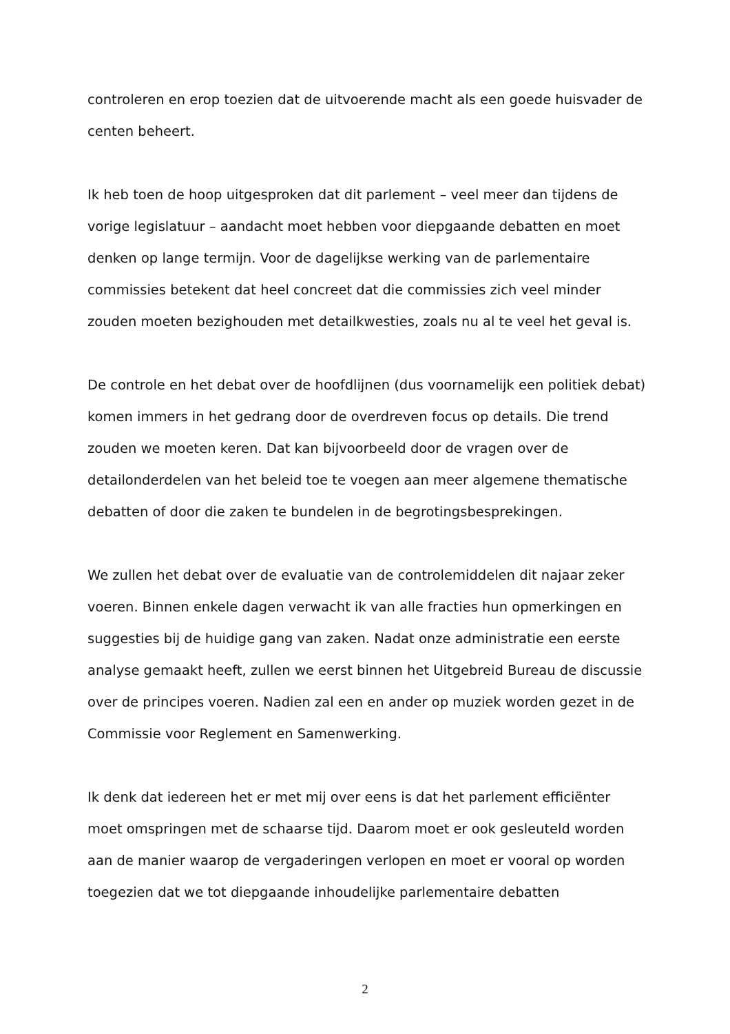controleren en erop toezien dat de uitvoerende macht als een goede huisvader de centen beheert.
Ik heb toen de hoop uitgesproken dat dit parlement – veel meer dan tijdens de vorige legislatuur – aandacht moet hebben voor diepgaande debatten en moet denken op lange termijn. Voor de dagelijkse werking van de parlementaire commissies betekent dat heel concreet dat die commissies zich veel minder zouden moeten bezighouden met detailkwesties, zoals nu al te veel het geval is.
De controle en het debat over de hoofdlijnen (dus voornamelijk een politiek debat) komen immers in het gedrang door de overdreven focus op details. Die trend zouden we moeten keren. Dat kan bijvoorbeeld door de vragen over de detailonderdelen van het beleid toe te voegen aan meer algemene thematische debatten of door die zaken te bundelen in de begrotingsbesprekingen.
We zullen het debat over de evaluatie van de controlemiddelen dit najaar zeker voeren. Binnen enkele dagen verwacht ik van alle fracties hun opmerkingen en suggesties bij de huidige gang van zaken. Nadat onze administratie een eerste analyse gemaakt heeft, zullen we eerst binnen het Uitgebreid Bureau de discussie over de principes voeren. Nadien zal een en ander op muziek worden gezet in de Commissie voor Reglement en Samenwerking.
Ik denk dat iedereen het er met mij over eens is dat het parlement efficiënter moet omspringen met de schaarse tijd. Daarom moet er ook gesleuteld worden aan de manier waarop de vergaderingen verlopen en moet er vooral op worden toegezien dat we tot diepgaande inhoudelijke parlementaire debatten
2